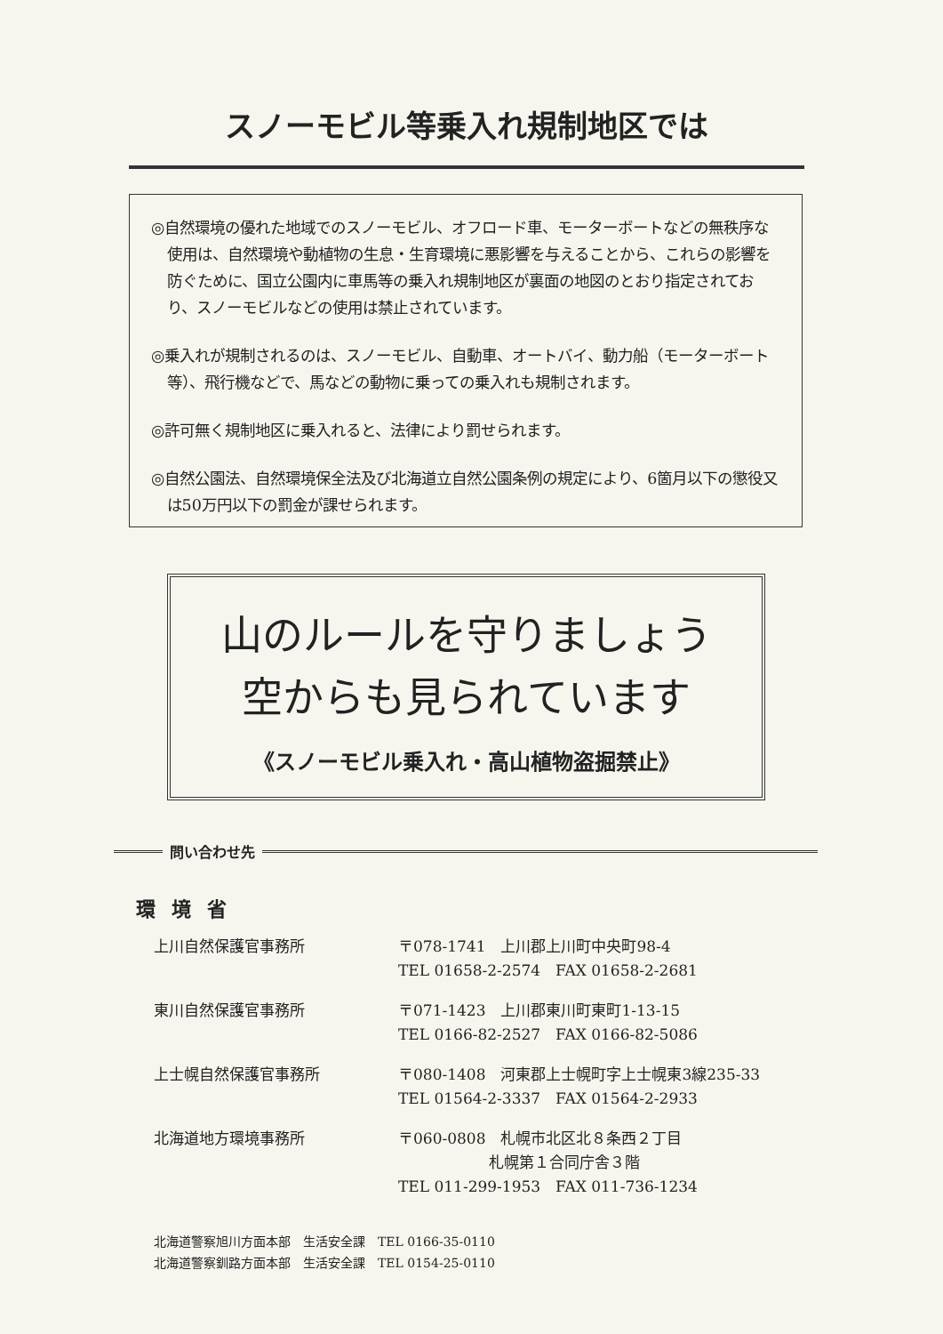スノーモビル等乗入れ規制地区では
◎自然環境の優れた地域でのスノーモビル、オフロード車、モーターボートなどの無秩序な使用は、自然環境や動植物の生息・生育環境に悪影響を与えることから、これらの影響を防ぐために、国立公園内に車馬等の乗入れ規制地区が裏面の地図のとおり指定されており、スノーモビルなどの使用は禁止されています。
◎乗入れが規制されるのは、スノーモビル、自動車、オートバイ、動力船（モーターボート等）、飛行機などで、馬などの動物に乗っての乗入れも規制されます。
◎許可無く規制地区に乗入れると、法律により罰せられます。
◎自然公園法、自然環境保全法及び北海道立自然公園条例の規定により、6箇月以下の懲役又は50万円以下の罰金が課せられます。
山のルールを守りましょう
空からも見られています
《スノーモビル乗入れ・高山植物盗掘禁止》
問い合わせ先
環境省
| 上川自然保護官事務所 | 〒078-1741 上川郡上川町中央町98-4 TEL 01658-2-2574 FAX 01658-2-2681 |
| 東川自然保護官事務所 | 〒071-1423 上川郡東川町東町1-13-15 TEL 0166-82-2527 FAX 0166-82-5086 |
| 上士幌自然保護官事務所 | 〒080-1408 河東郡上士幌町字上士幌東3線235-33 TEL 01564-2-3337 FAX 01564-2-2933 |
| 北海道地方環境事務所 | 〒060-0808 札幌市北区北８条西２丁目 札幌第１合同庁舎３階 TEL 011-299-1953 FAX 011-736-1234 |
北海道警察旭川方面本部　生活安全課　TEL 0166-35-0110
北海道警察釧路方面本部　生活安全課　TEL 0154-25-0110